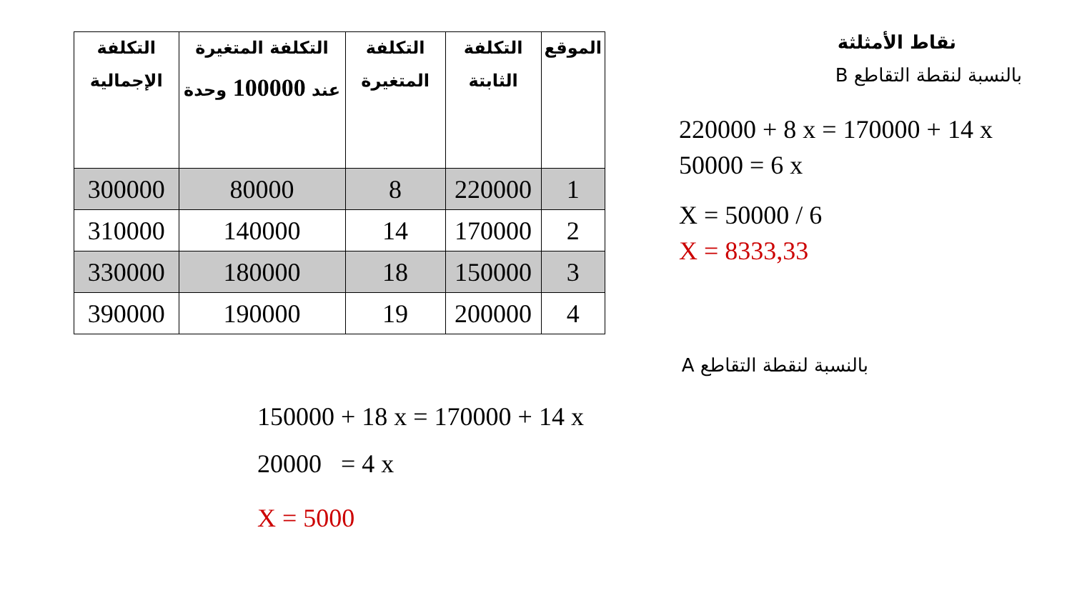| الموقع | التكلفة الثابتة | التكلفة المتغيرة | التكلفة المتغيرة عند 100000 وحدة | التكلفة الإجمالية |
| --- | --- | --- | --- | --- |
| 1 | 220000 | 8 | 80000 | 300000 |
| 2 | 170000 | 14 | 140000 | 310000 |
| 3 | 150000 | 18 | 180000 | 330000 |
| 4 | 200000 | 19 | 190000 | 390000 |
نقاط الأمثلثة
بالنسبة لنقطة التقاطع B
220000 + 8 x = 170000 + 14 x
50000 = 6 x
X = 50000 / 6
X = 8333,33
بالنسبة لنقطة التقاطع A
150000 + 18 x = 170000 + 14 x
20000 = 4 x
X = 5000